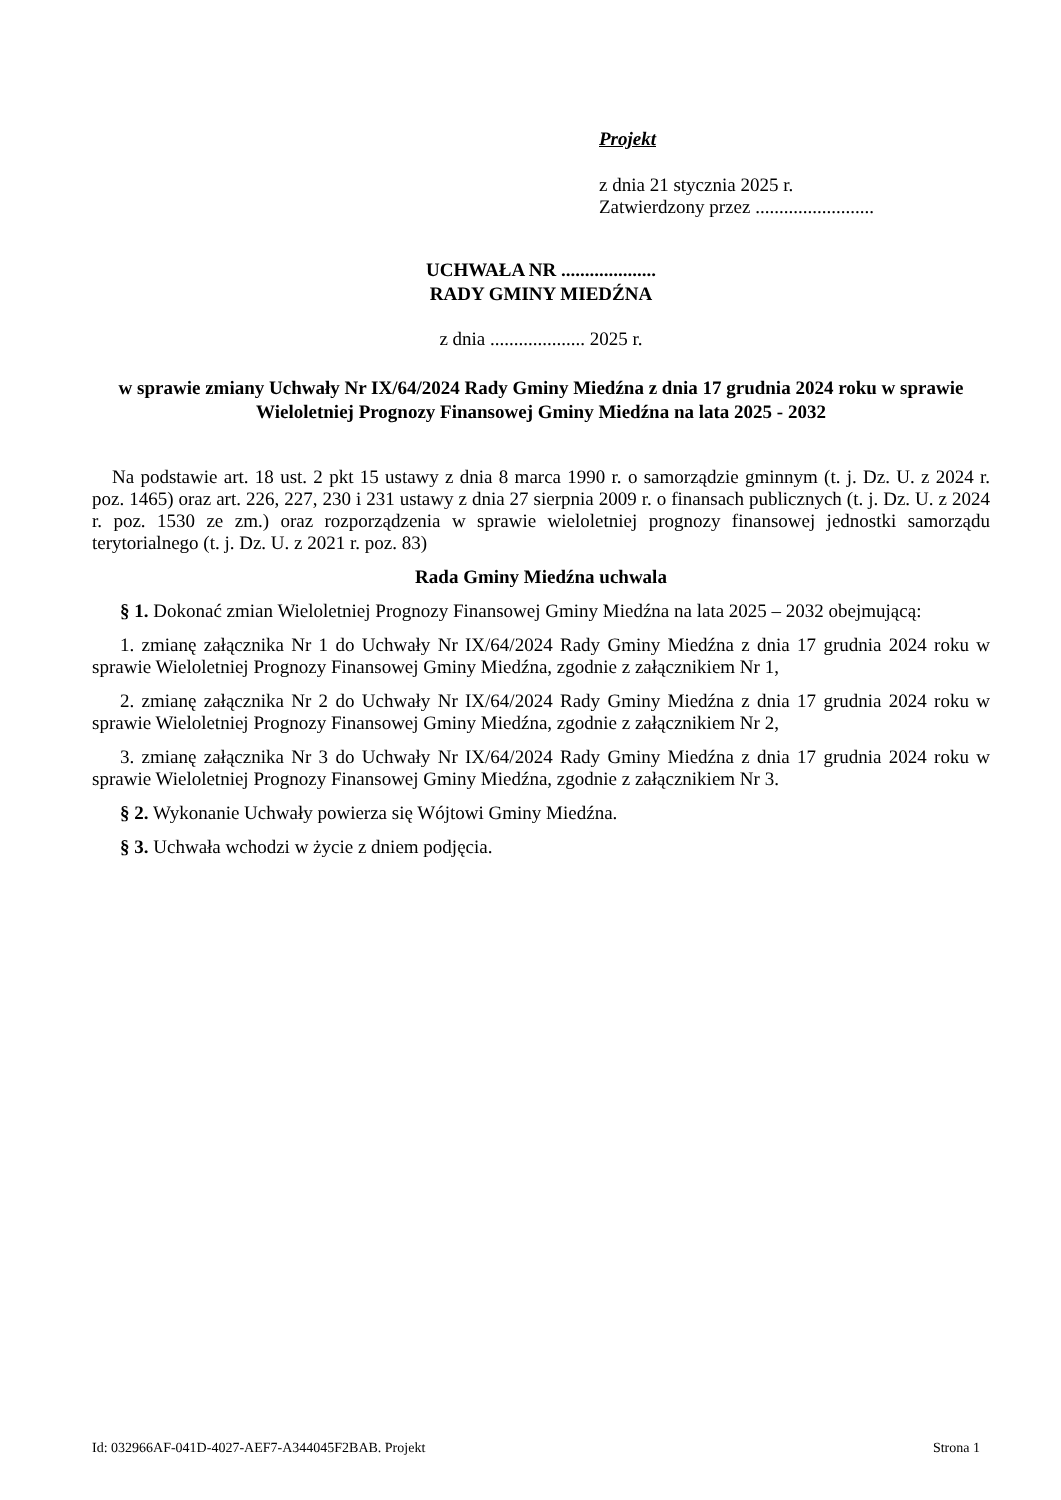Projekt
z dnia 21 stycznia 2025 r.
Zatwierdzony przez .........................
UCHWAŁA NR ....................
RADY GMINY MIEDŹNA
z dnia .................... 2025 r.
w sprawie zmiany Uchwały Nr IX/64/2024 Rady Gminy Miedźna z dnia 17 grudnia 2024 roku w sprawie Wieloletniej Prognozy Finansowej Gminy Miedźna na lata 2025 - 2032
Na podstawie art. 18 ust. 2 pkt 15 ustawy z dnia 8 marca 1990 r. o samorządzie gminnym (t. j. Dz. U. z 2024 r. poz. 1465) oraz art. 226, 227, 230 i 231 ustawy z dnia 27 sierpnia 2009 r. o finansach publicznych (t. j. Dz. U. z 2024 r. poz. 1530 ze zm.) oraz rozporządzenia w sprawie wieloletniej prognozy finansowej jednostki samorządu terytorialnego (t. j. Dz. U. z 2021 r. poz. 83)
Rada Gminy Miedźna uchwala
§ 1. Dokonać zmian Wieloletniej Prognozy Finansowej Gminy Miedźna na lata 2025 – 2032 obejmującą:
1. zmianę załącznika Nr 1 do Uchwały Nr IX/64/2024 Rady Gminy Miedźna z dnia 17 grudnia 2024 roku w sprawie Wieloletniej Prognozy Finansowej Gminy Miedźna, zgodnie z załącznikiem Nr 1,
2. zmianę załącznika Nr 2 do Uchwały Nr IX/64/2024 Rady Gminy Miedźna z dnia 17 grudnia 2024 roku w sprawie Wieloletniej Prognozy Finansowej Gminy Miedźna, zgodnie z załącznikiem Nr 2,
3. zmianę załącznika Nr 3 do Uchwały Nr IX/64/2024 Rady Gminy Miedźna z dnia 17 grudnia 2024 roku w sprawie Wieloletniej Prognozy Finansowej Gminy Miedźna, zgodnie z załącznikiem Nr 3.
§ 2. Wykonanie Uchwały powierza się Wójtowi Gminy Miedźna.
§ 3. Uchwała wchodzi w życie z dniem podjęcia.
Id: 032966AF-041D-4027-AEF7-A344045F2BAB. Projekt Strona 1